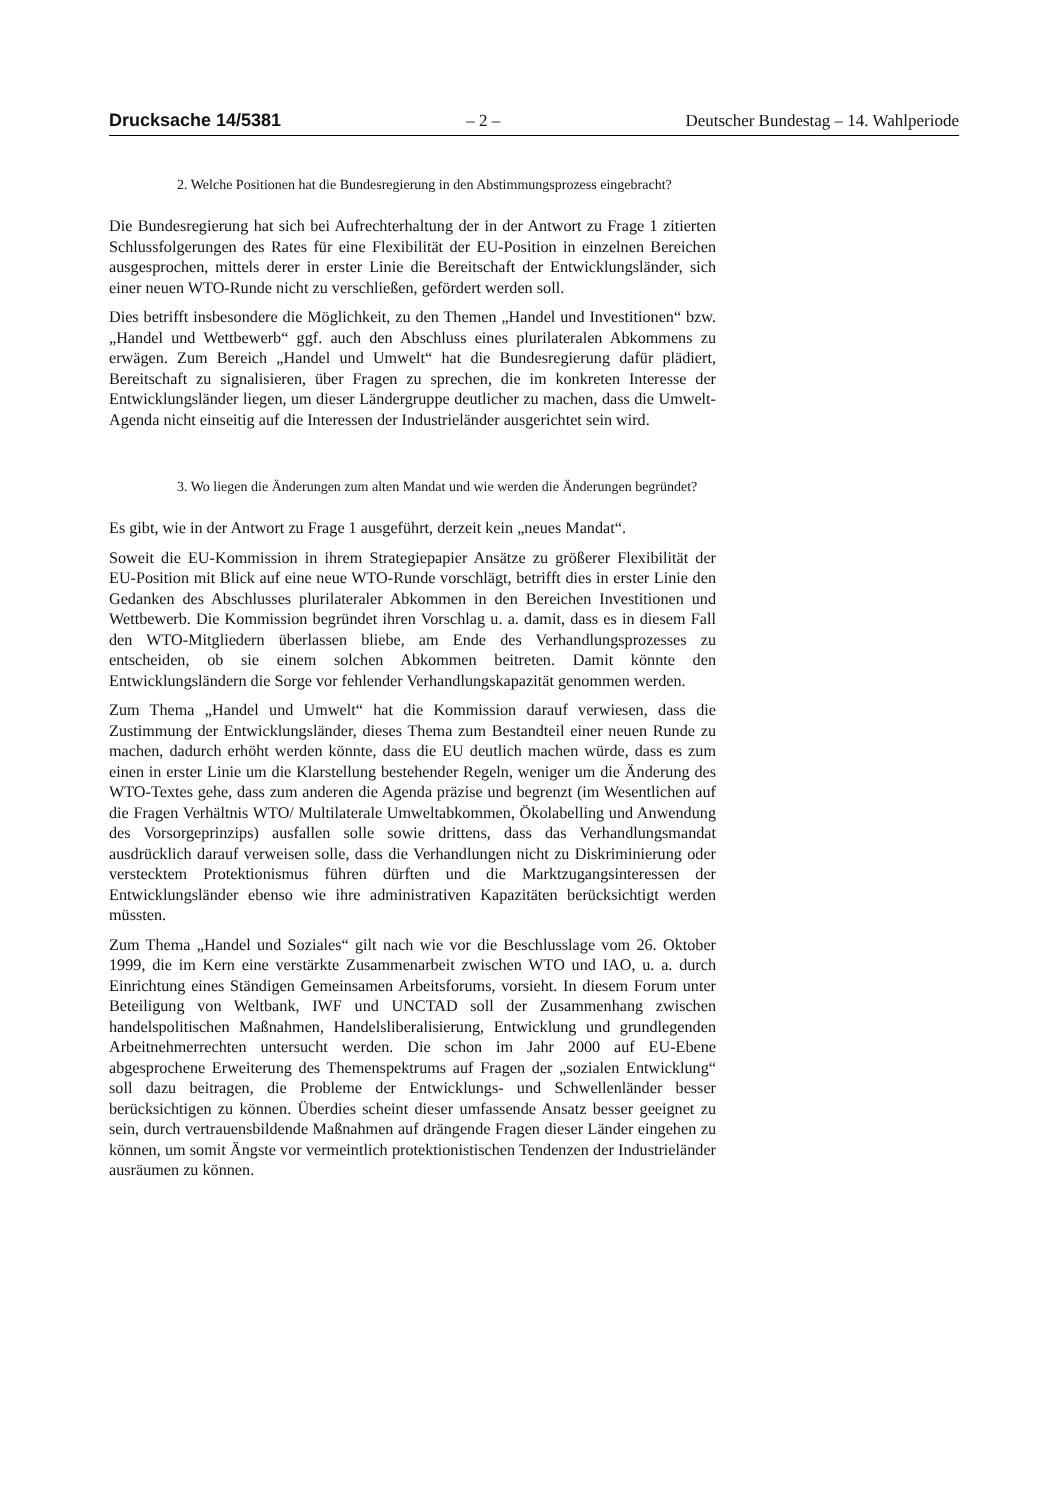Drucksache 14/5381 – 2 – Deutscher Bundestag – 14. Wahlperiode
2. Welche Positionen hat die Bundesregierung in den Abstimmungsprozess eingebracht?
Die Bundesregierung hat sich bei Aufrechterhaltung der in der Antwort zu Frage 1 zitierten Schlussfolgerungen des Rates für eine Flexibilität der EU-Position in einzelnen Bereichen ausgesprochen, mittels derer in erster Linie die Bereitschaft der Entwicklungsländer, sich einer neuen WTO-Runde nicht zu verschließen, gefördert werden soll.
Dies betrifft insbesondere die Möglichkeit, zu den Themen „Handel und Investitionen“ bzw. „Handel und Wettbewerb“ ggf. auch den Abschluss eines plurilateralen Abkommens zu erwägen. Zum Bereich „Handel und Umwelt“ hat die Bundesregierung dafür plädiert, Bereitschaft zu signalisieren, über Fragen zu sprechen, die im konkreten Interesse der Entwicklungsländer liegen, um dieser Ländergruppe deutlicher zu machen, dass die Umwelt-Agenda nicht einseitig auf die Interessen der Industrieländer ausgerichtet sein wird.
3. Wo liegen die Änderungen zum alten Mandat und wie werden die Änderungen begründet?
Es gibt, wie in der Antwort zu Frage 1 ausgeführt, derzeit kein „neues Mandat“.
Soweit die EU-Kommission in ihrem Strategiepapier Ansätze zu größerer Flexibilität der EU-Position mit Blick auf eine neue WTO-Runde vorschlägt, betrifft dies in erster Linie den Gedanken des Abschlusses plurilateraler Abkommen in den Bereichen Investitionen und Wettbewerb. Die Kommission begründet ihren Vorschlag u. a. damit, dass es in diesem Fall den WTO-Mitgliedern überlassen bliebe, am Ende des Verhandlungsprozesses zu entscheiden, ob sie einem solchen Abkommen beitreten. Damit könnte den Entwicklungsländern die Sorge vor fehlender Verhandlungskapazität genommen werden.
Zum Thema „Handel und Umwelt“ hat die Kommission darauf verwiesen, dass die Zustimmung der Entwicklungsländer, dieses Thema zum Bestandteil einer neuen Runde zu machen, dadurch erhöht werden könnte, dass die EU deutlich machen würde, dass es zum einen in erster Linie um die Klarstellung bestehender Regeln, weniger um die Änderung des WTO-Textes gehe, dass zum anderen die Agenda präzise und begrenzt (im Wesentlichen auf die Fragen Verhältnis WTO/ Multilaterale Umweltabkommen, Ökolabelling und Anwendung des Vorsorgeprinzips) ausfallen solle sowie drittens, dass das Verhandlungsmandat ausdrücklich darauf verweisen solle, dass die Verhandlungen nicht zu Diskriminierung oder verstecktem Protektionismus führen dürften und die Marktzugangsinteressen der Entwicklungsländer ebenso wie ihre administrativen Kapazitäten berücksichtigt werden müssten.
Zum Thema „Handel und Soziales“ gilt nach wie vor die Beschlusslage vom 26. Oktober 1999, die im Kern eine verstärkte Zusammenarbeit zwischen WTO und IAO, u. a. durch Einrichtung eines Ständigen Gemeinsamen Arbeitsforums, vorsieht. In diesem Forum unter Beteiligung von Weltbank, IWF und UNCTAD soll der Zusammenhang zwischen handelspolitischen Maßnahmen, Handelsliberalisierung, Entwicklung und grundlegenden Arbeitnehmerrechten untersucht werden. Die schon im Jahr 2000 auf EU-Ebene abgesprochene Erweiterung des Themenspektrums auf Fragen der „sozialen Entwicklung“ soll dazu beitragen, die Probleme der Entwicklungs- und Schwellenländer besser berücksichtigen zu können. Überdies scheint dieser umfassende Ansatz besser geeignet zu sein, durch vertrauensbildende Maßnahmen auf drängende Fragen dieser Länder eingehen zu können, um somit Ängste vor vermeintlich protektionistischen Tendenzen der Industrieländer ausräumen zu können.